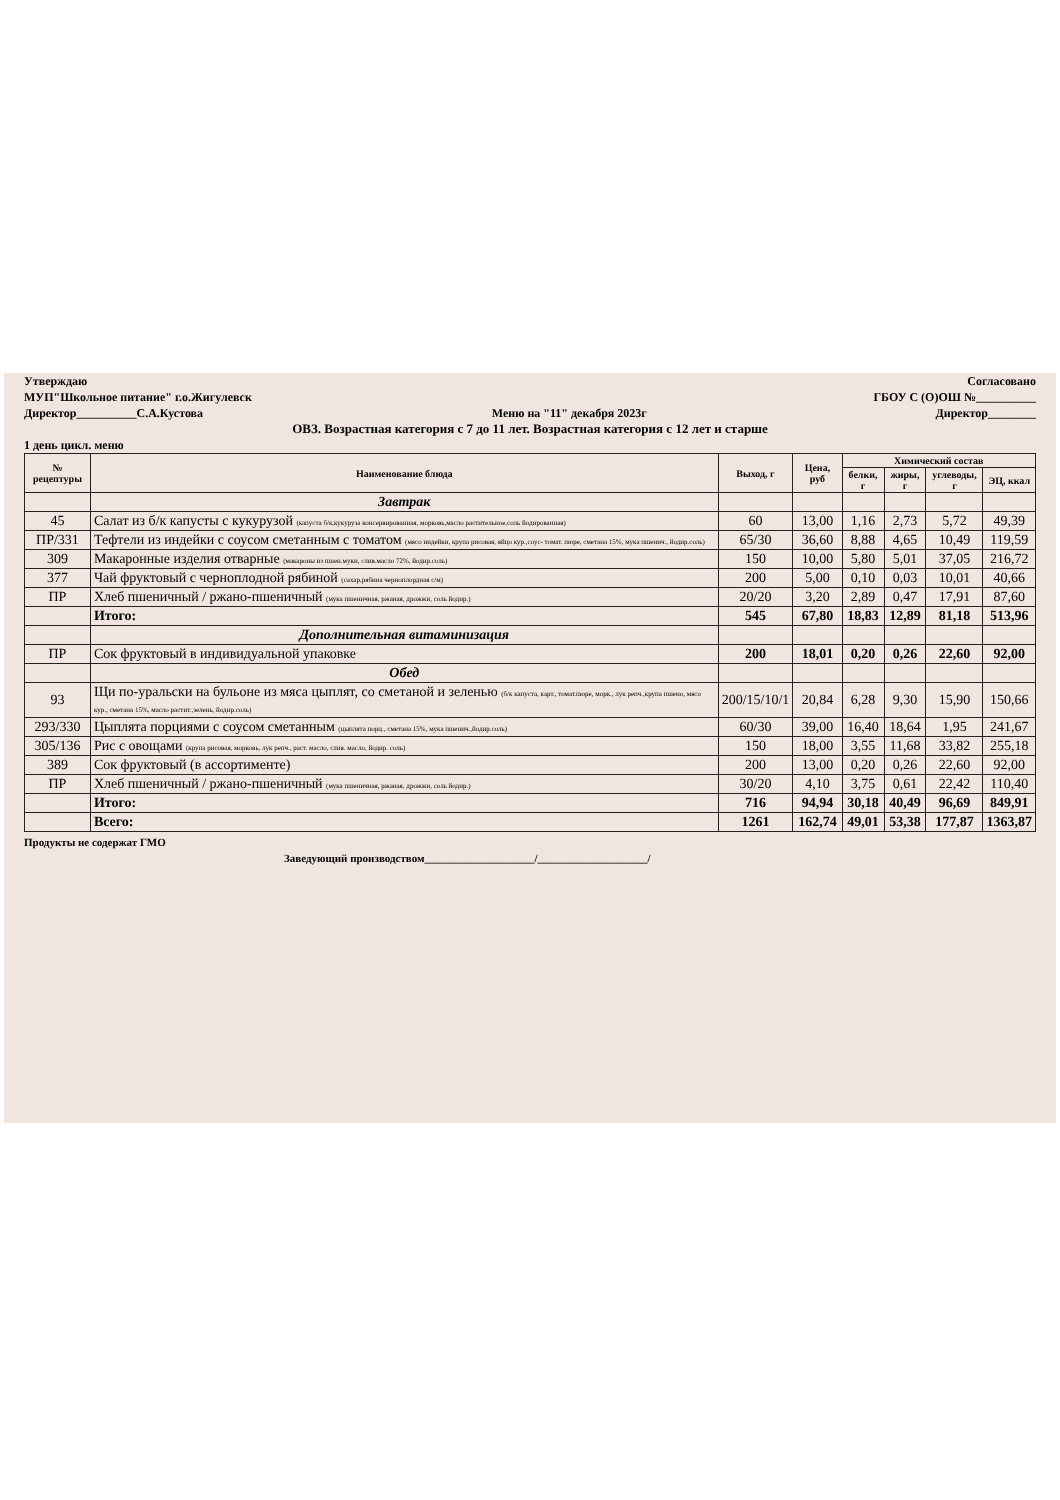Утверждаю Согласовано
МУП"Школьное питание" г.о.Жигулевск ГБОУ С (О)ОШ №__________
Директор__________С.А.Кустова Меню на "11" декабря 2023г Директор________
ОВЗ. Возрастная категория с 7 до 11 лет. Возрастная категория с 12 лет и старше
1 день цикл. меню
| № рецептуры | Наименование блюда | Выход, г | Цена, руб | Химический состав | | | |
| --- | --- | --- | --- | --- | --- | --- | --- |
| | | | | белки, г | жиры, г | углеводы, г | ЭЦ, ккал |
| | Завтрак | | | | | | |
| 45 | Салат из б/к капусты с кукурузой (капуста б/к,кукуруза консервированная, морковь,масло растительное,соль йодированная) | 60 | 13,00 | 1,16 | 2,73 | 5,72 | 49,39 |
| ПР/331 | Тефтели из индейки с соусом сметанным с томатом (мясо индейки, крупа рисовая, яйцо кур.,соус- томат. пюре, сметана 15%, мука пшенич., йодир.соль) | 65/30 | 36,60 | 8,88 | 4,65 | 10,49 | 119,59 |
| 309 | Макаронные изделия отварные (макароны из пшен.муки, слив.масло 72%, йодир.соль) | 150 | 10,00 | 5,80 | 5,01 | 37,05 | 216,72 |
| 377 | Чай фруктовый с черноплодной рябиной (сахар,рябина черноплордная с/м) | 200 | 5,00 | 0,10 | 0,03 | 10,01 | 40,66 |
| ПР | Хлеб пшеничный / ржано-пшеничный (мука пшеничная, ржаная, дрожжи, соль йодир.) | 20/20 | 3,20 | 2,89 | 0,47 | 17,91 | 87,60 |
| | Итого: | 545 | 67,80 | 18,83 | 12,89 | 81,18 | 513,96 |
| | Дополнительная витаминизация | | | | | | |
| ПР | Сок фруктовый в индивидуальной упаковке | 200 | 18,01 | 0,20 | 0,26 | 22,60 | 92,00 |
| | Обед | | | | | | |
| 93 | Щи по-уральски на бульоне из мяса цыплят, со сметаной и зеленью (б/к капуста, карт., томат.пюре, морк., лук репч.,крупа пшено, мясо кур., сметана 15%, масло растит.,зелень, йодир.соль) | 200/15/10/1 | 20,84 | 6,28 | 9,30 | 15,90 | 150,66 |
| 293/330 | Цыплята порциями с соусом сметанным (цыплята порц., сметана 15%, мука пшенич.,йодир.соль) | 60/30 | 39,00 | 16,40 | 18,64 | 1,95 | 241,67 |
| 305/136 | Рис с овощами (крупа рисовая, морковь, лук репч., раст. масло, слив. масло, йодир. соль) | 150 | 18,00 | 3,55 | 11,68 | 33,82 | 255,18 |
| 389 | Сок фруктовый (в ассортименте) | 200 | 13,00 | 0,20 | 0,26 | 22,60 | 92,00 |
| ПР | Хлеб пшеничный / ржано-пшеничный (мука пшеничная, ржаная, дрожжи, соль йодир.) | 30/20 | 4,10 | 3,75 | 0,61 | 22,42 | 110,40 |
| | Итого: | 716 | 94,94 | 30,18 | 40,49 | 96,69 | 849,91 |
| | Всего: | 1261 | 162,74 | 49,01 | 53,38 | 177,87 | 1363,87 |
Продукты не содержат ГМО
Заведующий производством____________________/____________________/